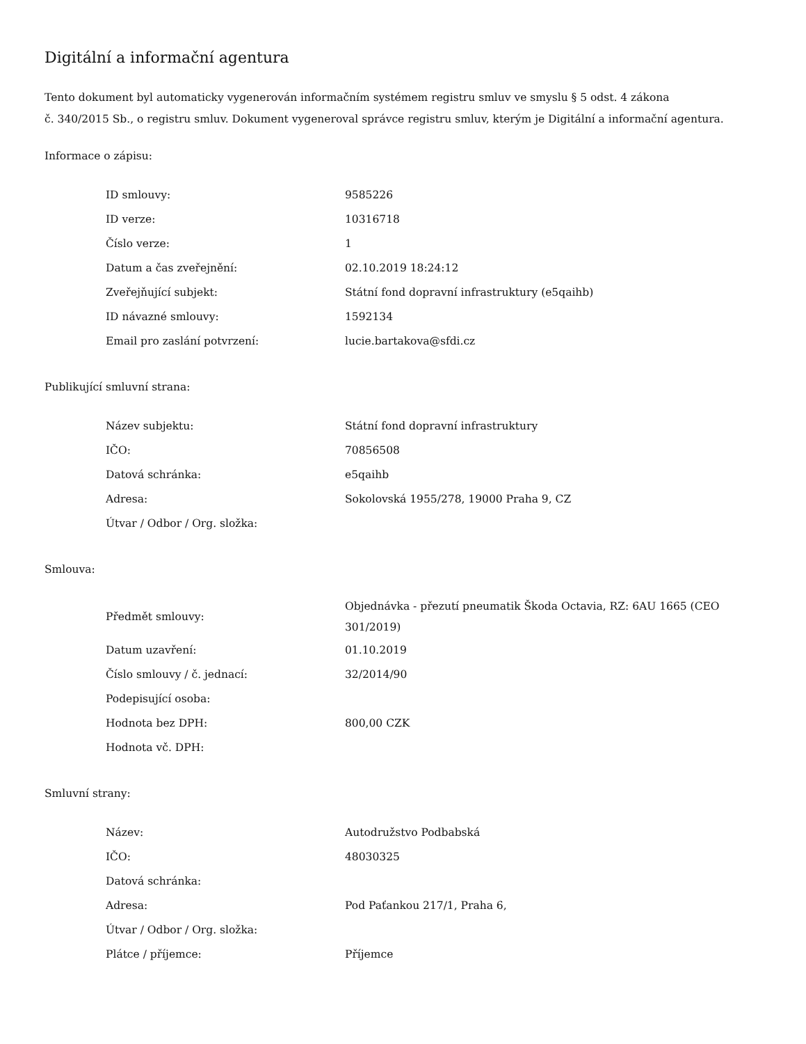Digitální a informační agentura
Tento dokument byl automaticky vygenerován informačním systémem registru smluv ve smyslu § 5 odst. 4 zákona
č. 340/2015 Sb., o registru smluv. Dokument vygeneroval správce registru smluv, kterým je Digitální a informační agentura.
Informace o zápisu:
| ID smlouvy: | 9585226 |
| ID verze: | 10316718 |
| Číslo verze: | 1 |
| Datum a čas zveřejnění: | 02.10.2019 18:24:12 |
| Zveřejňující subjekt: | Státní fond dopravní infrastruktury (e5qaihb) |
| ID návazné smlouvy: | 1592134 |
| Email pro zaslání potvrzení: | lucie.bartakova@sfdi.cz |
Publikující smluvní strana:
| Název subjektu: | Státní fond dopravní infrastruktury |
| IČO: | 70856508 |
| Datová schránka: | e5qaihb |
| Adresa: | Sokolovská 1955/278, 19000 Praha 9, CZ |
| Útvar / Odbor / Org. složka: | |
Smlouva:
| Předmět smlouvy: | Objednávka - přezutí pneumatik Škoda Octavia, RZ: 6AU 1665 (CEO 301/2019) |
| Datum uzavření: | 01.10.2019 |
| Číslo smlouvy / č. jednací: | 32/2014/90 |
| Podepisující osoba: | |
| Hodnota bez DPH: | 800,00 CZK |
| Hodnota vč. DPH: | |
Smluvní strany:
| Název: | Autodružstvo Podbabská |
| IČO: | 48030325 |
| Datová schránka: | |
| Adresa: | Pod Paťankou 217/1, Praha 6, |
| Útvar / Odbor / Org. složka: | |
| Plátce / příjemce: | Příjemce |